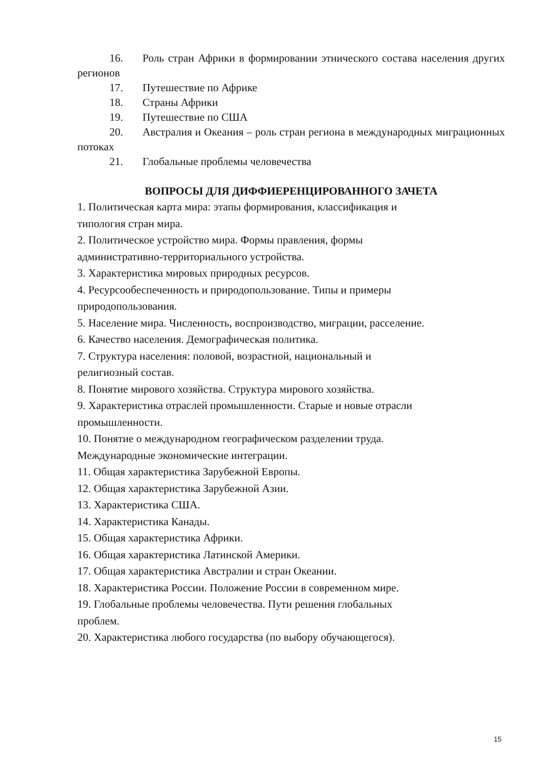16. Роль стран Африки в формировании этнического состава населения других регионов
17. Путешествие по Африке
18. Страны Африки
19. Путешествие по США
20. Австралия и Океания – роль стран региона в международных миграционных потоках
21. Глобальные проблемы человечества
ВОПРОСЫ ДЛЯ ДИФФИЕРЕНЦИРОВАННОГО ЗАЧЕТА
1. Политическая карта мира: этапы формирования, классификация и
типология стран мира.
2. Политическое устройство мира. Формы правления, формы
административно-территориального устройства.
3. Характеристика мировых природных ресурсов.
4. Ресурсообеспеченность и природопользование. Типы и примеры
природопользования.
5. Население мира. Численность, воспроизводство, миграции, расселение.
6. Качество населения. Демографическая политика.
7. Структура населения: половой, возрастной, национальный и
религиозный состав.
8. Понятие мирового хозяйства. Структура мирового хозяйства.
9. Характеристика отраслей промышленности. Старые и новые отрасли
промышленности.
10. Понятие о международном географическом разделении труда.
Международные экономические интеграции.
11. Общая характеристика Зарубежной Европы.
12. Общая характеристика Зарубежной Азии.
13. Характеристика США.
14. Характеристика Канады.
15. Общая характеристика Африки.
16. Общая характеристика Латинской Америки.
17. Общая характеристика Австралии и стран Океании.
18. Характеристика России. Положение России в современном мире.
19. Глобальные проблемы человечества. Пути решения глобальных
проблем.
20. Характеристика любого государства (по выбору обучающегося).
15